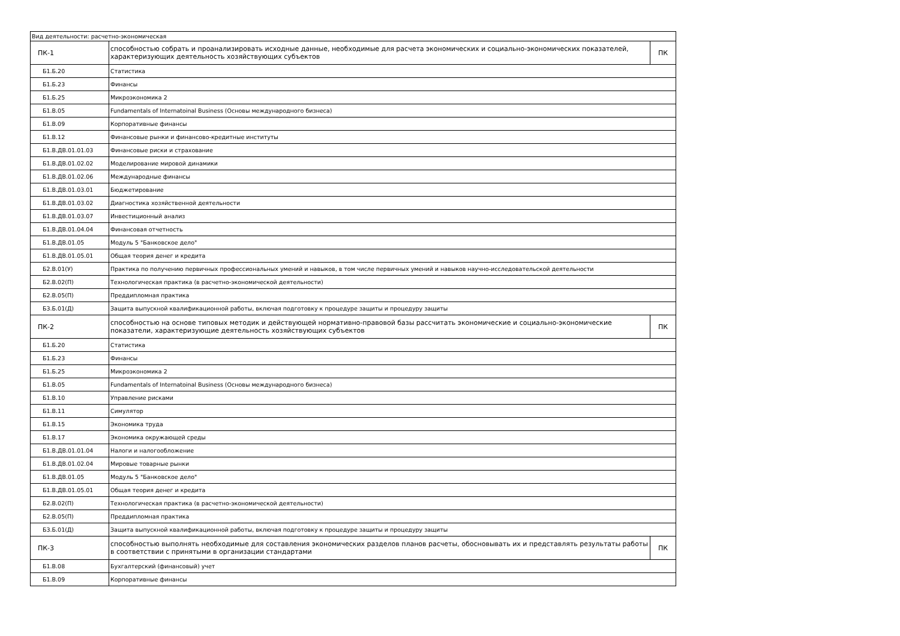| Вид деятельности: расчетно-экономическая | | |
| ПК-1 | способностью собрать и проанализировать исходные данные, необходимые для расчета экономических и социально-экономических показателей, характеризующих деятельность хозяйствующих субъектов | ПК |
| Б1.Б.20 | Статистика | |
| Б1.Б.23 | Финансы | |
| Б1.Б.25 | Микроэкономика 2 | |
| Б1.В.05 | Fundamentals of Internatoinal Business (Основы международного бизнеса) | |
| Б1.В.09 | Корпоративные финансы | |
| Б1.В.12 | Финансовые рынки и финансово-кредитные институты | |
| Б1.В.ДВ.01.01.03 | Финансовые риски и страхование | |
| Б1.В.ДВ.01.02.02 | Моделирование мировой динамики | |
| Б1.В.ДВ.01.02.06 | Международные финансы | |
| Б1.В.ДВ.01.03.01 | Бюджетирование | |
| Б1.В.ДВ.01.03.02 | Диагностика хозяйственной деятельности | |
| Б1.В.ДВ.01.03.07 | Инвестиционный анализ | |
| Б1.В.ДВ.01.04.04 | Финансовая отчетность | |
| Б1.В.ДВ.01.05 | Модуль 5 "Банковское дело" | |
| Б1.В.ДВ.01.05.01 | Общая теория денег и кредита | |
| Б2.В.01(У) | Практика по получению первичных профессиональных умений и навыков, в том числе первичных умений и навыков научно-исследовательской деятельности | |
| Б2.В.02(П) | Технологическая практика (в расчетно-экономической деятельности) | |
| Б2.В.05(П) | Преддипломная практика | |
| Б3.Б.01(Д) | Защита выпускной квалификационной работы, включая подготовку к процедуре защиты и процедуру защиты | |
| ПК-2 | способностью на основе типовых методик и действующей нормативно-правовой базы рассчитать экономические и социально-экономические показатели, характеризующие деятельность хозяйствующих субъектов | ПК |
| Б1.Б.20 | Статистика | |
| Б1.Б.23 | Финансы | |
| Б1.Б.25 | Микроэкономика 2 | |
| Б1.В.05 | Fundamentals of Internatoinal Business (Основы международного бизнеса) | |
| Б1.В.10 | Управление рисками | |
| Б1.В.11 | Симулятор | |
| Б1.В.15 | Экономика труда | |
| Б1.В.17 | Экономика окружающей среды | |
| Б1.В.ДВ.01.01.04 | Налоги и налогообложение | |
| Б1.В.ДВ.01.02.04 | Мировые товарные рынки | |
| Б1.В.ДВ.01.05 | Модуль 5 "Банковское дело" | |
| Б1.В.ДВ.01.05.01 | Общая теория денег и кредита | |
| Б2.В.02(П) | Технологическая практика (в расчетно-экономической деятельности) | |
| Б2.В.05(П) | Преддипломная практика | |
| Б3.Б.01(Д) | Защита выпускной квалификационной работы, включая подготовку к процедуре защиты и процедуру защиты | |
| ПК-3 | способностью выполнять необходимые для составления экономических разделов планов расчеты, обосновывать их и представлять результаты работы в соответствии с принятыми в организации стандартами | ПК |
| Б1.В.08 | Бухгалтерский (финансовый) учет | |
| Б1.В.09 | Корпоративные финансы | |